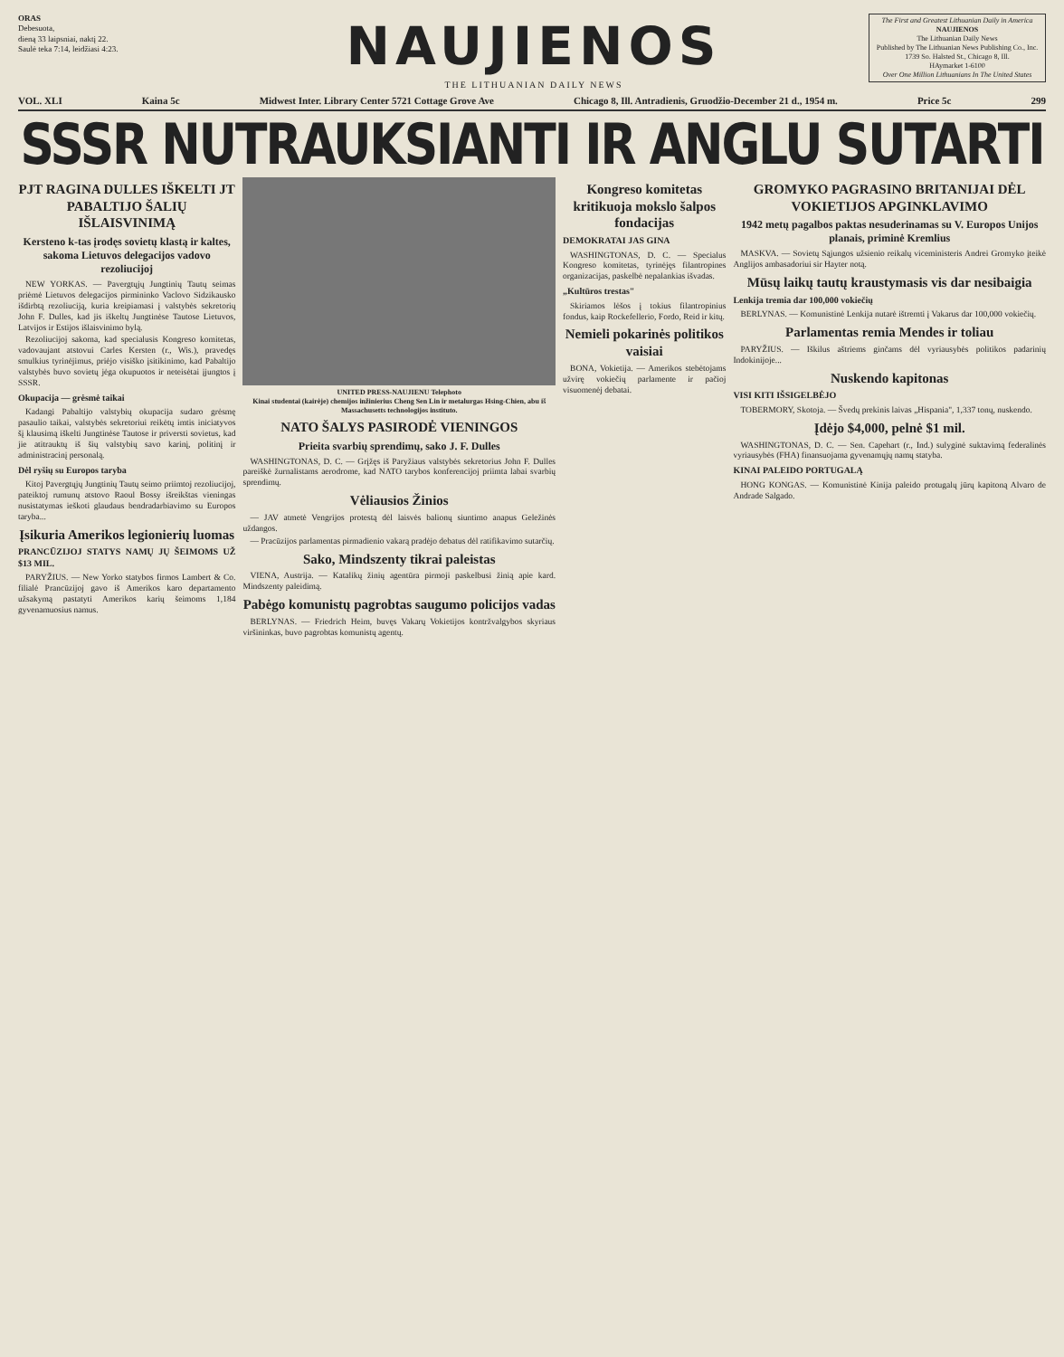ORAS
Debesuota,
dieną 33 laipsniai, naktį 22.
Saulė teka 7:14, leidžiasi 4:23.
NAUJIENOS
THE LITHUANIAN DAILY NEWS
The First and Greatest Lithuanian Daily in America
NAUJIENOS
The Lithuanian Daily News
Published by The Lithuanian News Publishing Co., Inc.
1739 So. Halsted St., Chicago 8, Ill.
HAymarket 1-6100
Over One Million Lithuanians In The United States
VOL. XLI Kaina 5c Midwest Inter. Library Center 5721 Cottage Grove Ave Chicago 8, Ill. Antradienis, Gruodžio-December 21 d., 1954 m. Price 5c 299
SSSR NUTRAUKSIANTI IR ANGLU SUTARTI
PJT RAGINA DULLES IŠKELTI JT PABALTIJO ŠALIŲ IŠLAISVINIMĄ
Kersteno k-tas įrodęs sovietų klastą ir kaltes, sakoma Lietuvos delegacijos vadovo rezoliucijoj
NEW YORKAS. — Pavergtųjų Jungtinių Tautų seimas priėmė Lietuvos delegacijos pirmininko Vaclovo Sidzikausko išdirbtą rezoliuciją, kuria kreipiamasi į valstybės sekretorių John F. Dulles, kad jis iškeltų Jungtinėse Tautose Lietuvos, Latvijos ir Estijos išlaisvinimo bylą.
Rezoliucijoj sakoma, kad specialusis Kongreso komitetas, vadovaujant atstovui Carles Kersten (r., Wis.), pravedęs smulkius tyrinėjimus, priėjo visiško įsitikinimo, kad Pabaltijo valstybės buvo sovietų jėga okupuotos ir neteisėtai įjungtos į SSSR.
Okupacija — grėsmė taikai
Kadangi Pabaltijo valstybių okupacija sudaro grėsmę pasaulio taikai, valstybės sekretoriui reikėtų imtis iniciatyvos šį klausimą iškelti Jungtinėse Tautose ir priversti sovietus, kad jie atitrauktų iš šių valstybių savo karinį, politinį ir administracinį personalą.
Dėl ryšių su Europos taryba
Kitoj Pavergtųjų Jungtinių Tautų seimo priimtoj rezoliucijoj, pateiktoj rumunų atstovo Raoul Bossy išreikštas vieningas nusistatymas ieškoti glaudaus bendradarbiavimo su Europos taryba...
Įsikuria Amerikos legionierių luomas
PRANCŪZIJOJ STATYS NAMŲ JŲ ŠEIMOMS UŽ $13 MIL.
PARYŽIUS. — New Yorko statybos firmos Lambert & Co. filialė Prancūzijoj gavo iš Amerikos karo departamento užsakymą pastatyti Amerikos karių šeimoms 1,184 gyvenamuosius namus.
UNITED PRESS-NAUJIENU Telephoto
Kinai studentai (kairėje) chemijos inžinierius Cheng Sen Lin ir metalurgas Hsing-Chien, abu iš Massachusetts technologijos instituto.
NATO ŠALYS PASIRODĖ VIENINGOS
Prieita svarbių sprendimų, sako J. F. Dulles
WASHINGTONAS, D. C. — Grįžęs iš Paryžiaus valstybės sekretorius John F. Dulles pareiškė žurnalistams aerodrome, kad NATO tarybos konferencijoj priimta labai svarbių sprendimų.
Vėliausios Žinios
— JAV atmetė Vengrijos protestą dėl laisvės balionų siuntimo anapus Geležinės uždangos.
— Pracūzijos parlamentas pirmadienio vakarą pradėjo debatus dėl ratifikavimo sutarčių.
Sako, Mindszenty tikrai paleistas
VIENA, Austrija. — Katalikų žinių agentūra pirmoji paskelbusi žinią apie kard. Mindszenty paleidimą.
Pabėgo komunistų pagrobtas saugumo policijos vadas
BERLYNAS. — Friedrich Heim, buvęs Vakarų Vokietijos kontržvalgybos skyriaus viršininkas, buvo pagrobtas komunistų agentų.
Kongreso komitetas kritikuoja mokslo šalpos fondacijas
DEMOKRATAI JAS GINA
WASHINGTONAS, D. C. — Specialus Kongreso komitetas, tyrinėjęs filantropines organizacijas, paskelbė nepalankias išvadas.
„Kultūros trestas"
Skiriamos lėšos į tokius filantropinius fondus, kaip Rockefellerio, Fordo, Reid ir kitų.
Nemieli pokarinės politikos vaisiai
BONA, Vokietija. — Amerikos stebėtojams užvirę vokiečių parlamente ir pačioj visuomenėj debatai.
GROMYKO PAGRASINO BRITANIJAI DĖL VOKIETIJOS APGINKLAVIMO
1942 metų pagalbos paktas nesuderinamas su V. Europos Unijos planais, priminė Kremlius
MASKVA. — Sovietų Sąjungos užsienio reikalų viceministeris Andrei Gromyko įteikė Anglijos ambasadoriui sir Hayter notą.
Mūsų laikų tautų kraustymasis vis dar nesibaigia
Lenkija tremia dar 100,000 vokiečių
BERLYNAS. — Komunistinė Lenkija nutarė ištremti į Vakarus dar 100,000 vokiečių.
Parlamentas remia Mendes ir toliau
PARYŽIUS. — Iškilus aštriems ginčams dėl vyriausybės politikos padarinių Indokinijoje...
Nuskendo kapitonas
VISI KITI IŠSIGELBĖJO
TOBERMORY, Skotoja. — Švedų prekinis laivas „Hispania", 1,337 tonų, nuskendo.
Įdėjo $4,000, pelnė $1 mil.
WASHINGTONAS, D. C. — Sen. Capehart (r., Ind.) sulyginė suktavimą federalinės vyriausybės (FHA) finansuojama gyvenamųjų namų statyba.
KINAI PALEIDO PORTUGALĄ
HONG KONGAS. — Komunistinė Kinija paleido protugalų jūrų kapitoną Alvaro de Andrade Salgado.